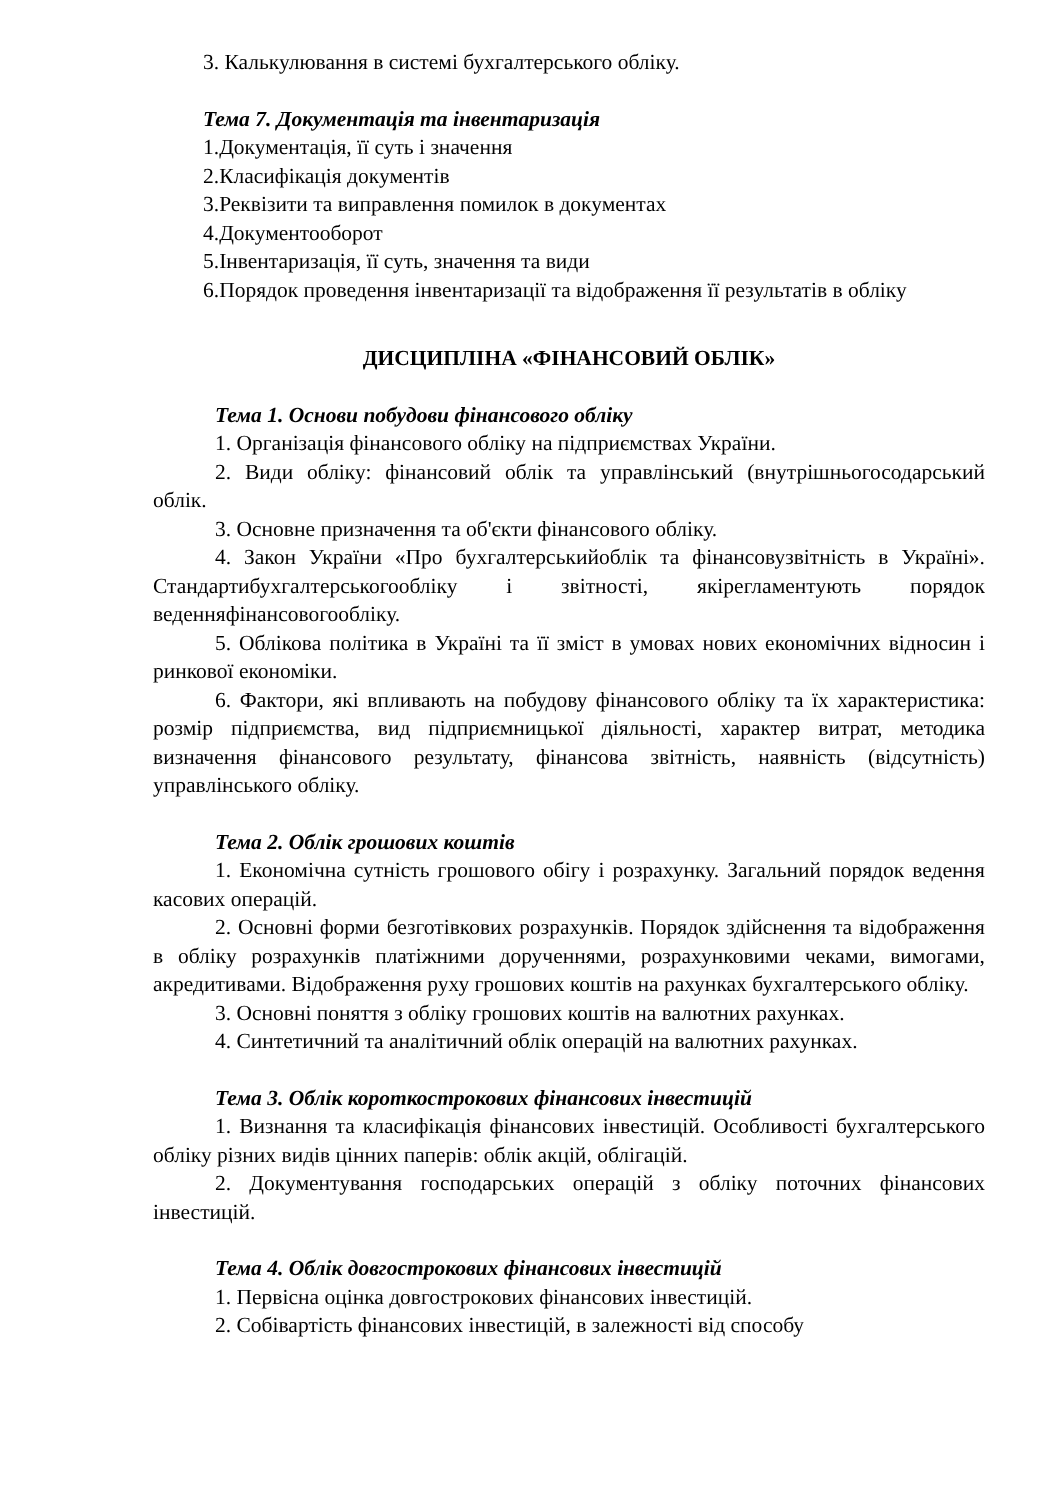3. Калькулювання в системі бухгалтерського обліку.
Тема 7. Документація та інвентаризація
1.Документація, її суть і значення
2.Класифікація документів
3.Реквізити та виправлення помилок в документах
4.Документооборот
5.Інвентаризація, її суть, значення та види
6.Порядок проведення інвентаризації та відображення її результатів в обліку
ДИСЦИПЛІНА «ФІНАНСОВИЙ ОБЛІК»
Тема 1. Основи побудови фінансового обліку
1. Організація фінансового обліку на підприємствах України.
2. Види обліку: фінансовий облік та управлінський (внутрішньогосодарський облік.
3. Основне призначення та об'єкти фінансового обліку.
4. Закон України «Про бухгалтерськийоблік та фінансовузвітність в Україні». Стандартибухгалтерськогообліку і звітності, якірегламентують порядок веденняфінансовогообліку.
5. Облікова політика в Україні та її зміст в умовах нових економічних відносин і ринкової економіки.
6. Фактори, які впливають на побудову фінансового обліку та їх характеристика: розмір підприємства, вид підприємницької діяльності, характер витрат, методика визначення фінансового результату, фінансова звітність, наявність (відсутність) управлінського обліку.
Тема 2. Облік грошових коштів
1. Економічна сутність грошового обігу і розрахунку. Загальний порядок ведення касових операцій.
2. Основні форми безготівкових розрахунків. Порядок здійснення та відображення в обліку розрахунків платіжними дорученнями, розрахунковими чеками, вимогами, акредитивами. Відображення руху грошових коштів на рахунках бухгалтерського обліку.
3. Основні поняття з обліку грошових коштів на валютних рахунках.
4. Синтетичний та аналітичний облік операцій на валютних рахунках.
Тема 3. Облік короткострокових фінансових інвестицій
1. Визнання та класифікація фінансових інвестицій. Особливості бухгалтерського обліку різних видів цінних паперів: облік акцій, облігацій.
2. Документування господарських операцій з обліку поточних фінансових інвестицій.
Тема 4. Облік довгострокових фінансових інвестицій
1. Первісна оцінка довгострокових фінансових інвестицій.
2. Собівартість фінансових інвестицій, в залежності від способу